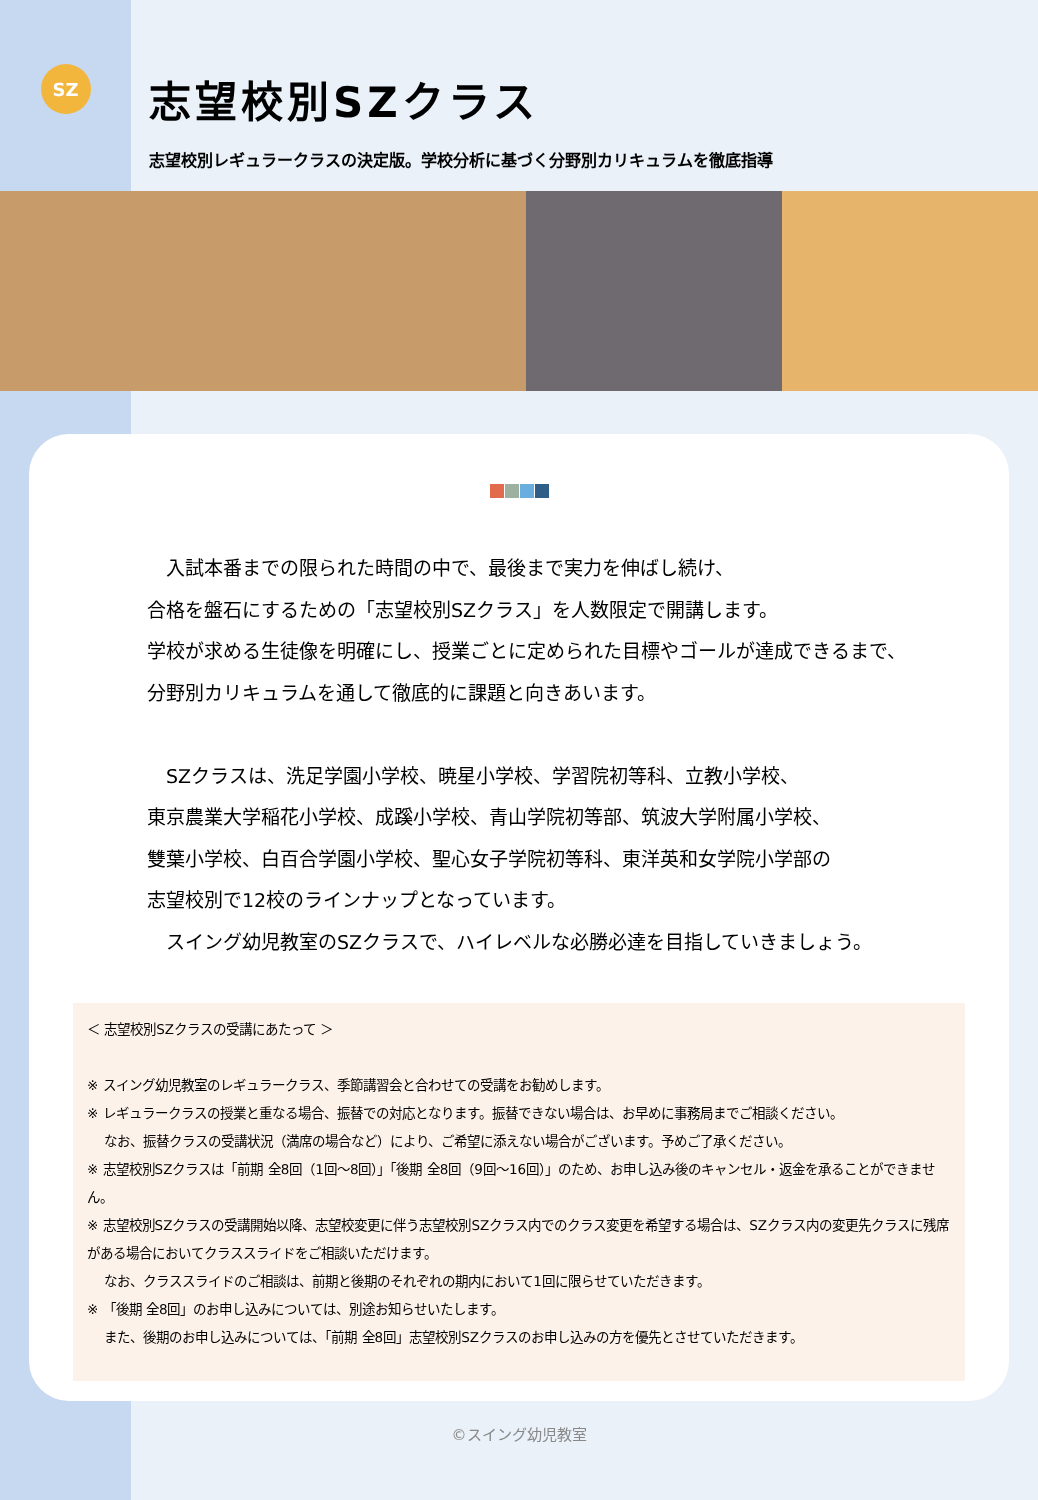SZ
志望校別SZクラス
志望校別レギュラークラスの決定版。学校分析に基づく分野別カリキュラムを徹底指導
　入試本番までの限られた時間の中で、最後まで実力を伸ばし続け、
合格を盤石にするための「志望校別SZクラス」を人数限定で開講します。
学校が求める生徒像を明確にし、授業ごとに定められた目標やゴールが達成できるまで、分野別カリキュラムを通して徹底的に課題と向きあいます。
　SZクラスは、洗足学園小学校、暁星小学校、学習院初等科、立教小学校、
東京農業大学稲花小学校、成蹊小学校、青山学院初等部、筑波大学附属小学校、
雙葉小学校、白百合学園小学校、聖心女子学院初等科、東洋英和女学院小学部の
志望校別で12校のラインナップとなっています。
　スイング幼児教室のSZクラスで、ハイレベルな必勝必達を目指していきましょう。
＜ 志望校別SZクラスの受講にあたって ＞
※ スイング幼児教室のレギュラークラス、季節講習会と合わせての受講をお勧めします。
※ レギュラークラスの授業と重なる場合、振替での対応となります。振替できない場合は、お早めに事務局までご相談ください。
　 なお、振替クラスの受講状況（満席の場合など）により、ご希望に添えない場合がございます。予めご了承ください。
※ 志望校別SZクラスは「前期 全8回（1回～8回）」「後期 全8回（9回～16回）」のため、お申し込み後のキャンセル・返金を承ることができません。
※ 志望校別SZクラスの受講開始以降、志望校変更に伴う志望校別SZクラス内でのクラス変更を希望する場合は、SZクラス内の変更先クラスに残席がある場合においてクラススライドをご相談いただけます。
　 なお、クラススライドのご相談は、前期と後期のそれぞれの期内において1回に限らせていただきます。
※ 「後期 全8回」のお申し込みについては、別途お知らせいたします。
　 また、後期のお申し込みについては、「前期 全8回」志望校別SZクラスのお申し込みの方を優先とさせていただきます。
©スイング幼児教室